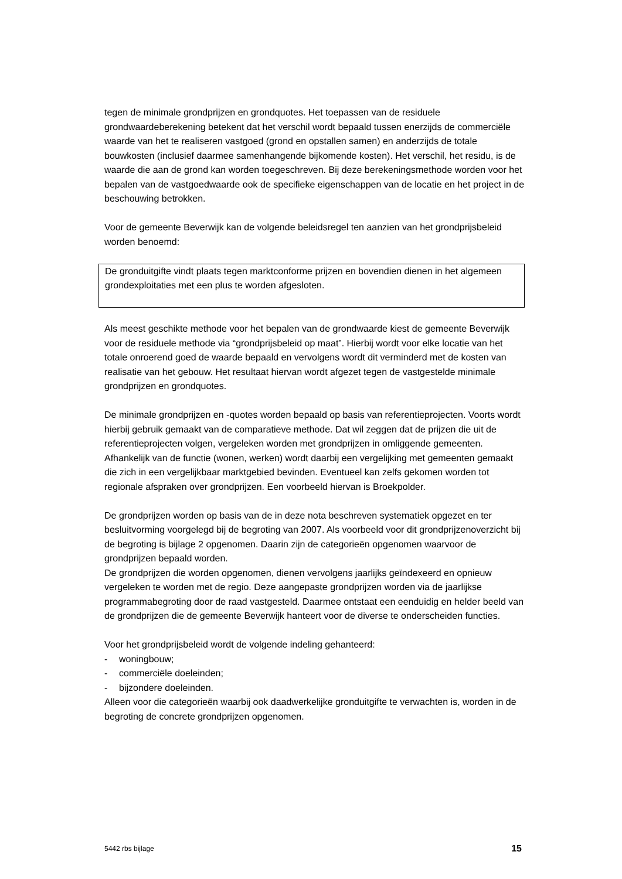tegen de minimale grondprijzen en grondquotes. Het toepassen van de residuele grondwaardeberekening betekent dat het verschil wordt bepaald tussen enerzijds de commerciële waarde van het te realiseren vastgoed (grond en opstallen samen) en anderzijds de totale bouwkosten (inclusief daarmee samenhangende bijkomende kosten). Het verschil, het residu, is de waarde die aan de grond kan worden toegeschreven. Bij deze berekeningsmethode worden voor het bepalen van de vastgoedwaarde ook de specifieke eigenschappen van de locatie en het project in de beschouwing betrokken.
Voor de gemeente Beverwijk kan de volgende beleidsregel ten aanzien van het grondprijsbeleid worden benoemd:
De gronduitgifte vindt plaats tegen marktconforme prijzen en bovendien dienen in het algemeen grondexploitaties met een plus te worden afgesloten.
Als meest geschikte methode voor het bepalen van de grondwaarde kiest de gemeente Beverwijk voor de residuele methode via “grondprijsbeleid op maat”. Hierbij wordt voor elke locatie van het totale onroerend goed de waarde bepaald en vervolgens wordt dit verminderd met de kosten van realisatie van het gebouw. Het resultaat hiervan wordt afgezet tegen de vastgestelde minimale grondprijzen en grondquotes.
De minimale grondprijzen en -quotes worden bepaald op basis van referentieprojecten. Voorts wordt hierbij gebruik gemaakt van de comparatieve methode. Dat wil zeggen dat de prijzen die uit de referentieprojecten volgen, vergeleken worden met grondprijzen in omliggende gemeenten. Afhankelijk van de functie (wonen, werken) wordt daarbij een vergelijking met gemeenten gemaakt die zich in een vergelijkbaar marktgebied bevinden. Eventueel kan zelfs gekomen worden tot regionale afspraken over grondprijzen. Een voorbeeld hiervan is Broekpolder.
De grondprijzen worden op basis van de in deze nota beschreven systematiek opgezet en ter besluitvorming voorgelegd bij de begroting van 2007. Als voorbeeld voor dit grondprijzenoverzicht bij de begroting is bijlage 2 opgenomen. Daarin zijn de categorieën opgenomen waarvoor de grondprijzen bepaald worden.
De grondprijzen die worden opgenomen, dienen vervolgens jaarlijks geïndexeerd en opnieuw vergeleken te worden met de regio. Deze aangepaste grondprijzen worden via de jaarlijkse programmabegroting door de raad vastgesteld. Daarmee ontstaat een eenduidig en helder beeld van de grondprijzen die de gemeente Beverwijk hanteert voor de diverse te onderscheiden functies.
Voor het grondprijsbeleid wordt de volgende indeling gehanteerd:
- woningbouw;
- commerciële doeleinden;
- bijzondere doeleinden.
Alleen voor die categorieën waarbij ook daadwerkelijke gronduitgifte te verwachten is, worden in de begroting de concrete grondprijzen opgenomen.
5442 rbs bijlage 15